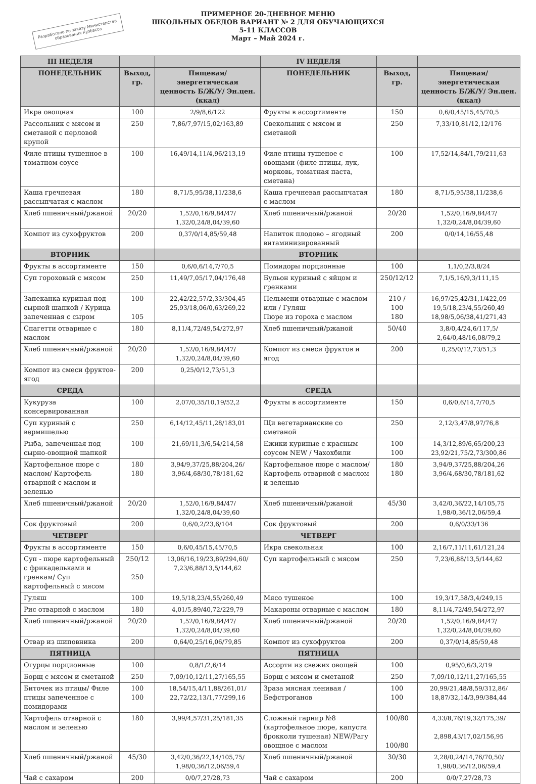ПРИМЕРНОЕ 20-ДНЕВНОЕ МЕНЮ
ШКОЛЬНЫХ ОБЕДОВ ВАРИАНТ № 2 ДЛЯ ОБУЧАЮЩИХСЯ
5-11 КЛАССОВ
Март – Май 2024 г.
Разработано по заказу Министерства образования Кузбасса
| III НЕДЕЛЯ | | | IV НЕДЕЛЯ | | |
| --- | --- | --- | --- | --- | --- |
| ПОНЕДЕЛЬНИК | Выход, гр. | Пищевая/энергетическая ценность Б/Ж/У/ Эн.цен.(ккал) | ПОНЕДЕЛЬНИК | Выход, гр. | Пищевая/энергетическая ценность Б/Ж/У/ Эн.цен.(ккал) |
| Икра овощная | 100 | 2/9/8,6/122 | Фрукты в ассортименте | 150 | 0,6/0,45/15,45/70,5 |
| Рассольник с мясом и сметаной с перловой крупой | 250 | 7,86/7,97/15,02/163,89 | Свекольник с мясом и сметаной | 250 | 7,33/10,81/12,12/176 |
| Филе птицы тушенное в томатном соусе | 100 | 16,49/14,11/4,96/213,19 | Филе птицы тушеное с овощами (филе птицы, лук, морковь, томатная паста, сметана) | 100 | 17,52/14,84/1,79/211,63 |
| Каша гречневая рассыпчатая с маслом | 180 | 8,71/5,95/38,11/238,6 | Каша гречневая рассыпчатая с маслом | 180 | 8,71/5,95/38,11/238,6 |
| Хлеб пшеничный/ржаной | 20/20 | 1,52/0,16/9,84/47/ 1,32/0,24/8,04/39,60 | Хлеб пшеничный/ржаной | 20/20 | 1,52/0,16/9,84/47/ 1,32/0,24/8,04/39,60 |
| Компот из сухофруктов | 200 | 0,37/0/14,85/59,48 | Напиток плодово – ягодный витаминизированный | 200 | 0/0/14,16/55,48 |
| ВТОРНИК | | | ВТОРНИК | | |
| Фрукты в ассортименте | 150 | 0,6/0,6/14,7/70,5 | Помидоры порционные | 100 | 1,1/0,2/3,8/24 |
| Суп гороховый с мясом | 250 | 11,49/7,05/17,04/176,48 | Бульон куриный с яйцом и гренками | 250/12/12 | 7,1/5,16/9,3/111,15 |
| Запеканка куриная под сырной шапкой / Курица запеченная с сыром | 100 105 | 22,42/22,57/2,33/304,45 25,93/18,06/0,63/269,22 | Пельмени отварные с маслом или / Гуляш Пюре из гороха с маслом | 210 / 100 180 | 16,97/25,42/31,1/422,09 19,5/18,23/4,55/260,49 18,98/5,06/38,41/271,43 |
| Спагетти отварные с маслом | 180 | 8,11/4,72/49,54/272,97 | Хлеб пшеничный/ржаной | 50/40 | 3,8/0,4/24,6/117,5/ 2,64/0,48/16,08/79,2 |
| Хлеб пшеничный/ржаной | 20/20 | 1,52/0,16/9,84/47/ 1,32/0,24/8,04/39,60 | Компот из смеси фруктов и ягод | 200 | 0,25/0/12,73/51,3 |
| Компот из смеси фруктов-ягод | 200 | 0,25/0/12,73/51,3 | | | |
| СРЕДА | | | СРЕДА | | |
| Кукуруза консервированная | 100 | 2,07/0,35/10,19/52,2 | Фрукты в ассортименте | 150 | 0,6/0,6/14,7/70,5 |
| Суп куриный с вермишелью | 250 | 6,14/12,45/11,28/183,01 | Щи вегетарианские со сметаной | 250 | 2,12/3,47/8,97/76,8 |
| Рыба, запеченная под сырно-овощной шапкой | 100 | 21,69/11,3/6,54/214,58 | Ежики куриные с красным соусом NEW / Чахохбили | 100 100 | 14,3/12,89/6,65/200,23 23,92/21,75/2,73/300,86 |
| Картофельное пюре с маслом/ Картофель отварной с маслом и зеленью | 180 180 | 3,94/9,37/25,88/204,26/ 3,96/4,68/30,78/181,62 | Картофельное пюре с маслом/ Картофель отварной с маслом и зеленью | 180 180 | 3,94/9,37/25,88/204,26 3,96/4,68/30,78/181,62 |
| Хлеб пшеничный/ржаной | 20/20 | 1,52/0,16/9,84/47/ 1,32/0,24/8,04/39,60 | Хлеб пшеничный/ржаной | 45/30 | 3,42/0,36/22,14/105,75 1,98/0,36/12,06/59,4 |
| Сок фруктовый | 200 | 0,6/0,2/23,6/104 | Сок фруктовый | 200 | 0,6/0/33/136 |
| ЧЕТВЕРГ | | | ЧЕТВЕРГ | | |
| Фрукты в ассортименте | 150 | 0,6/0,45/15,45/70,5 | Икра свекольная | 100 | 2,16/7,11/11,61/121,24 |
| Суп - пюре картофельный с фрикадельками и гренкам/ Суп картофельный с мясом | 250/12 250 | 13,06/16,19/23,89/294,60/ 7,23/6,88/13,5/144,62 | Суп картофельный с мясом | 250 | 7,23/6,88/13,5/144,62 |
| Гуляш | 100 | 19,5/18,23/4,55/260,49 | Мясо тушеное | 100 | 19,3/17,58/3,4/249,15 |
| Рис отварной с маслом | 180 | 4,01/5,89/40,72/229,79 | Макароны отварные с маслом | 180 | 8,11/4,72/49,54/272,97 |
| Хлеб пшеничный/ржаной | 20/20 | 1,52/0,16/9,84/47/ 1,32/0,24/8,04/39,60 | Хлеб пшеничный/ржаной | 20/20 | 1,52/0,16/9,84/47/ 1,32/0,24/8,04/39,60 |
| Отвар из шиповника | 200 | 0,64/0,25/16,06/79,85 | Компот из сухофруктов | 200 | 0,37/0/14,85/59,48 |
| ПЯТНИЦА | | | ПЯТНИЦА | | |
| Огурцы порционные | 100 | 0,8/1/2,6/14 | Ассорти из свежих овощей | 100 | 0,95/0,6/3,2/19 |
| Борщ с мясом и сметаной | 250 | 7,09/10,12/11,27/165,55 | Борщ с мясом и сметаной | 250 | 7,09/10,12/11,27/165,55 |
| Биточек из птицы/ Филе птицы запеченное с помидорами | 100 100 | 18,54/15,4/11,88/261,01/ 22,72/22,13/1,77/299,16 | Зраза мясная ленивая /Бефстроганов | 100 100 | 20,99/21,48/8,59/312,86/ 18,87/32,14/3,99/384,44 |
| Картофель отварной с маслом и зеленью | 180 | 3,99/4,57/31,25/181,35 | Сложный гарнир №8 (картофельное пюре, капуста брокколи тушеная) NEW/Рагу овощное с маслом | 100/80 100/80 | 4,33/8,76/19,32/175,39/ 2,898,43/17,02/156,95 |
| Хлеб пшеничный/ржаной | 45/30 | 3,42/0,36/22,14/105,75/ 1,98/0,36/12,06/59,4 | Хлеб пшеничный/ржаной | 30/30 | 2,28/0,24/14,76/70,50/ 1,98/0,36/12,06/59,4 |
| Чай с сахаром | 200 | 0/0/7,27/28,73 | Чай с сахаром | 200 | 0/0/7,27/28,73 |